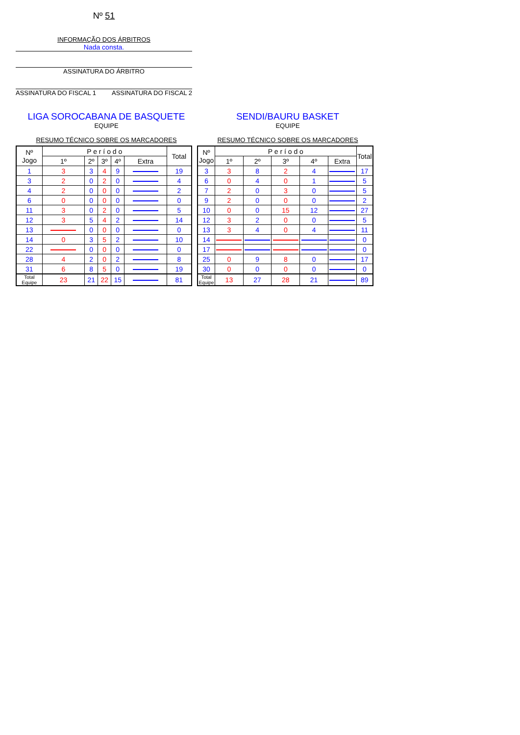Nº 51
INFORMAÇÃO DOS ÁRBITROS
Nada consta.
ASSINATURA DO ÁRBITRO
ASSINATURA DO FISCAL 1 ASSINATURA DO FISCAL 2
LIGA SOROCABANA DE BASQUETE
EQUIPE
RESUMO TÉCNICO SOBRE OS MARCADORES
| Nº Jogo | P e r í o d o | | | | | Total |
| --- | --- | --- | --- | --- | --- | --- |
| | 1º | 2º | 3º | 4º | Extra | |
| 1 | 3 | 3 | 4 | 9 | | 19 |
| 3 | 2 | 0 | 2 | 0 | | 4 |
| 4 | 2 | 0 | 0 | 0 | | 2 |
| 6 | 0 | 0 | 0 | 0 | | 0 |
| 11 | 3 | 0 | 2 | 0 | | 5 |
| 12 | 3 | 5 | 4 | 2 | | 14 |
| 13 | | 0 | 0 | 0 | | 0 |
| 14 | 0 | 3 | 5 | 2 | | 10 |
| 22 | | 0 | 0 | 0 | | 0 |
| 28 | 4 | 2 | 0 | 2 | | 8 |
| 31 | 6 | 8 | 5 | 0 | | 19 |
| Total Equipe | 23 | 21 | 22 | 15 | | 81 |
SENDI/BAURU BASKET
EQUIPE
RESUMO TÉCNICO SOBRE OS MARCADORES
| Nº Jogo | P e r í o d o | | | | | Total |
| --- | --- | --- | --- | --- | --- | --- |
| | 1º | 2º | 3º | 4º | Extra | |
| 3 | 3 | 8 | 2 | 4 | | 17 |
| 6 | 0 | 4 | 0 | 1 | | 5 |
| 7 | 2 | 0 | 3 | 0 | | 5 |
| 9 | 2 | 0 | 0 | 0 | | 2 |
| 10 | 0 | 0 | 15 | 12 | | 27 |
| 12 | 3 | 2 | 0 | 0 | | 5 |
| 13 | 3 | 4 | 0 | 4 | | 11 |
| 14 | | | | | | 0 |
| 17 | | | | | | 0 |
| 25 | 0 | 9 | 8 | 0 | | 17 |
| 30 | 0 | 0 | 0 | 0 | | 0 |
| Total Equipe | 13 | 27 | 28 | 21 | | 89 |